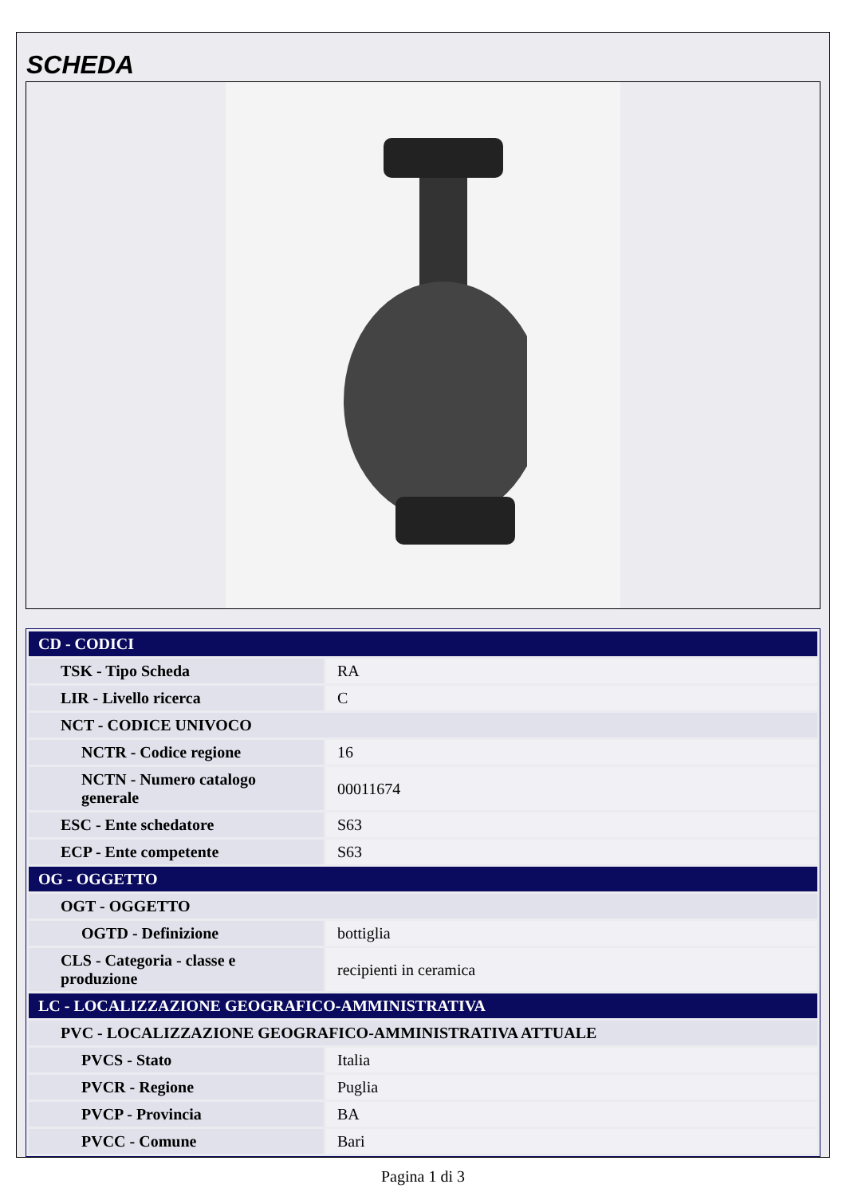SCHEDA
| CD - CODICI | |
| TSK - Tipo Scheda | RA |
| LIR - Livello ricerca | C |
| NCT - CODICE UNIVOCO | |
| NCTR - Codice regione | 16 |
| NCTN - Numero catalogo generale | 00011674 |
| ESC - Ente schedatore | S63 |
| ECP - Ente competente | S63 |
| OG - OGGETTO | |
| OGT - OGGETTO | |
| OGTD - Definizione | bottiglia |
| CLS - Categoria - classe e produzione | recipienti in ceramica |
| LC - LOCALIZZAZIONE GEOGRAFICO-AMMINISTRATIVA | |
| PVC - LOCALIZZAZIONE GEOGRAFICO-AMMINISTRATIVA ATTUALE | |
| PVCS - Stato | Italia |
| PVCR - Regione | Puglia |
| PVCP - Provincia | BA |
| PVCC - Comune | Bari |
Pagina 1 di 3